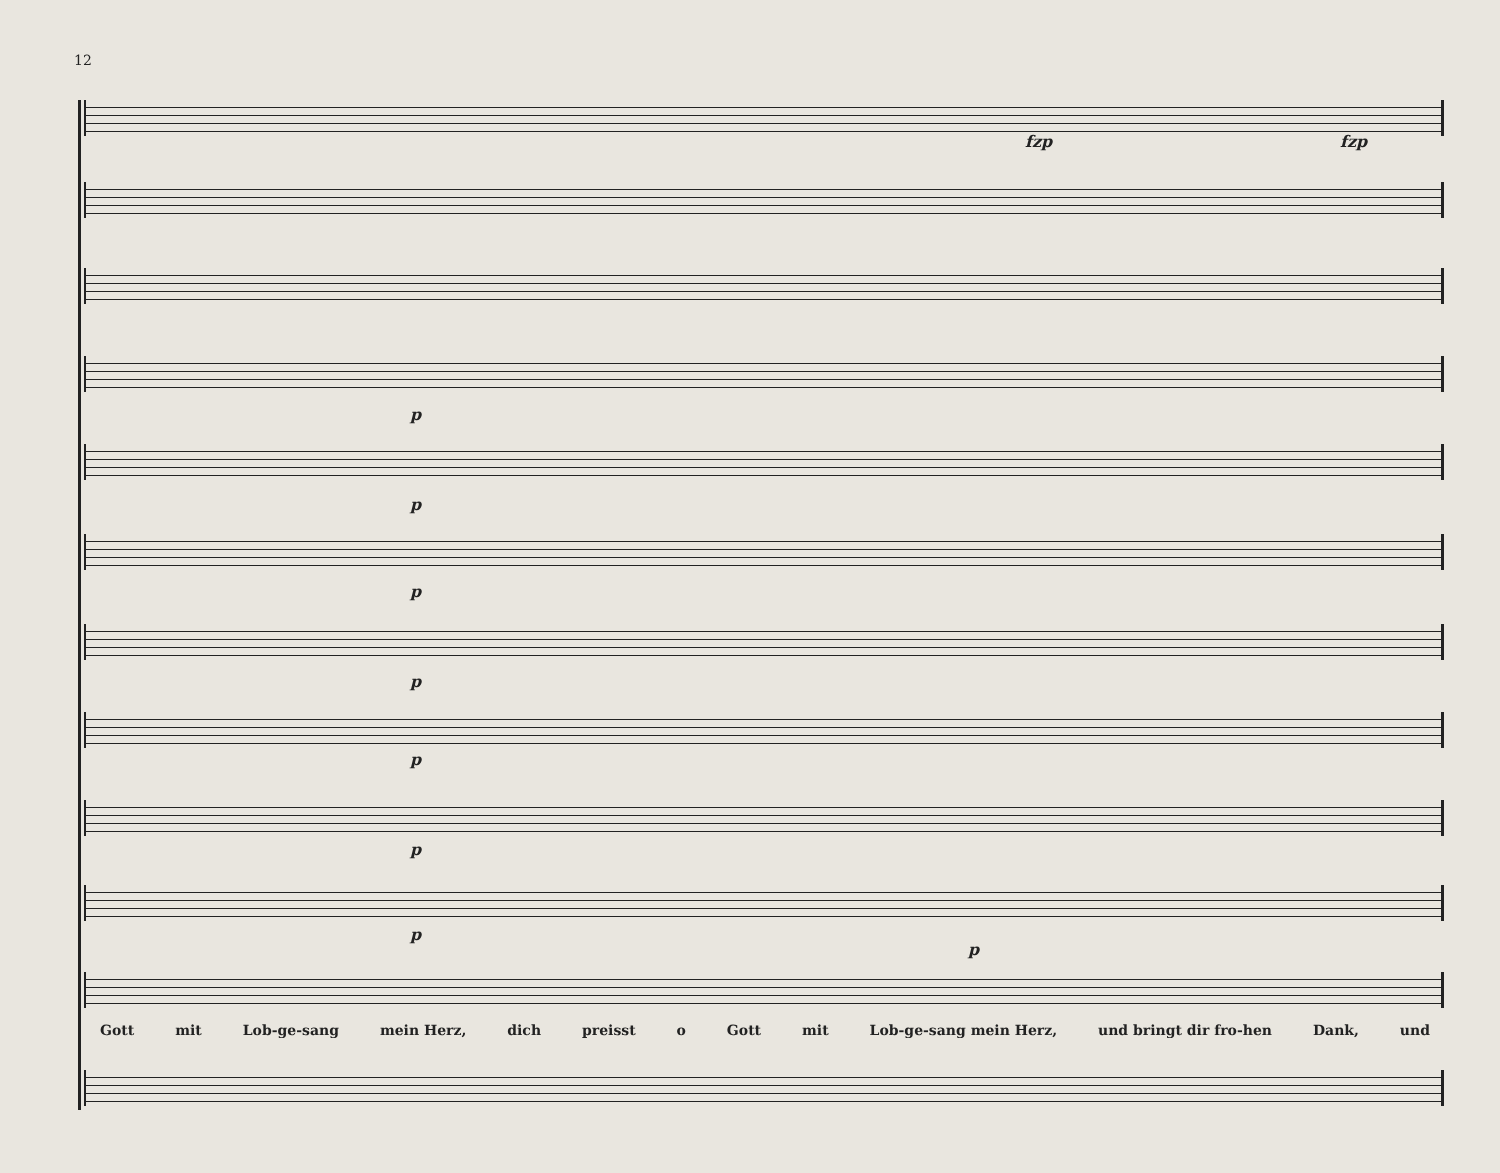12
fzp fzp
p
p
p
p
p
p
p
p
Gott mit Lob-ge-sang mein Herz, dich preisst o Gott mit Lob-ge-sang mein Herz, und bringt dir fro-hen Dank, und